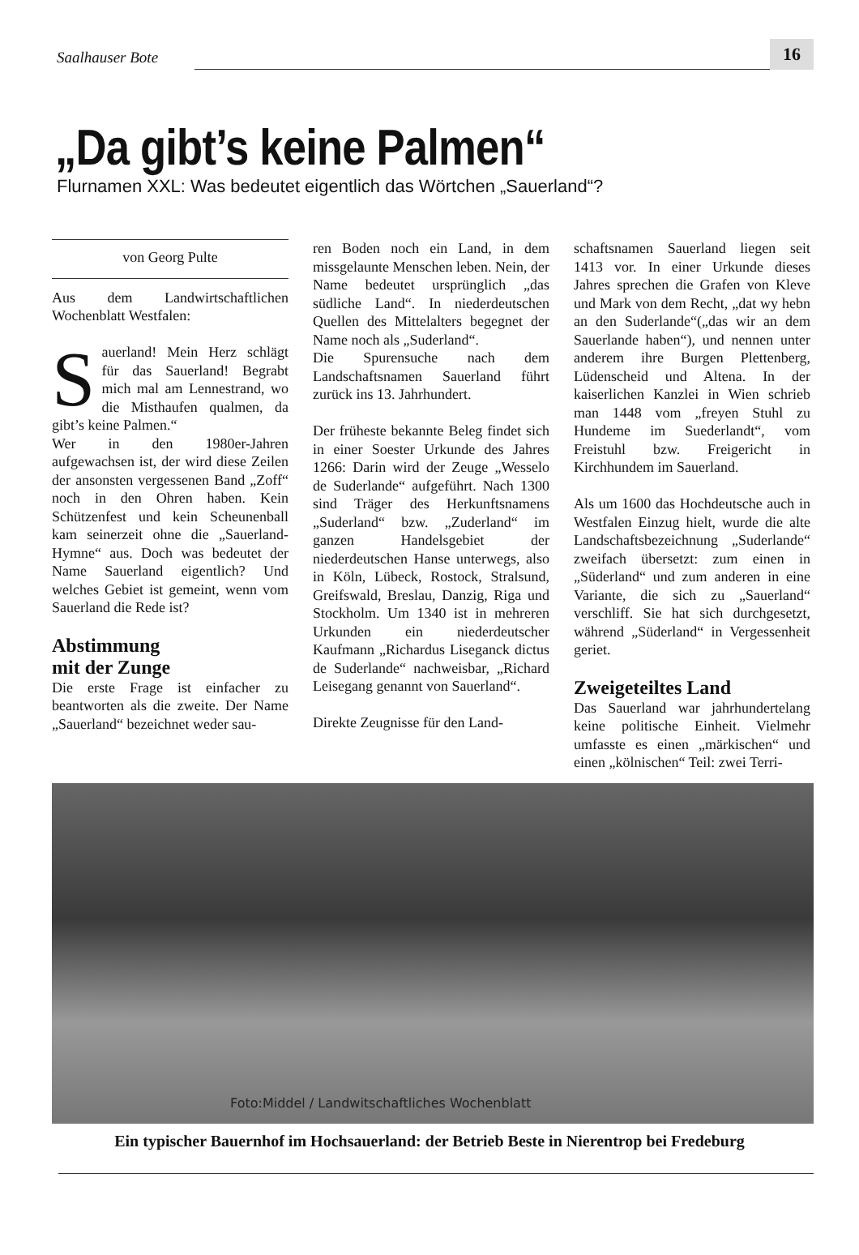Saalhauser Bote
16
„Da gibt’s keine Palmen“
Flurnamen XXL: Was bedeutet eigentlich das Wörtchen „Sauerland“?
von Georg Pulte
Aus dem Landwirtschaftlichen Wochenblatt Westfalen:
Sauerland! Mein Herz schlägt für das Sauerland! Begrabt mich mal am Lennestrand, wo die Misthaufen qualmen, da gibt’s keine Palmen.“
Wer in den 1980er-Jahren aufgewachsen ist, der wird diese Zeilen der ansonsten vergessenen Band „Zoff“ noch in den Ohren haben. Kein Schützenfest und kein Scheunenball kam seinerzeit ohne die „Sauerland-Hymne“ aus. Doch was bedeutet der Name Sauerland eigentlich? Und welches Gebiet ist gemeint, wenn vom Sauerland die Rede ist?
Abstimmung
mit der Zunge
Die erste Frage ist einfacher zu beantworten als die zweite. Der Name „Sauerland“ bezeichnet weder sau-
ren Boden noch ein Land, in dem missgelaunte Menschen leben. Nein, der Name bedeutet ursprünglich „das südliche Land“. In niederdeutschen Quellen des Mittelalters begegnet der Name noch als „Suderland“.
Die Spurensuche nach dem Landschaftsnamen Sauerland führt zurück ins 13. Jahrhundert.
Der früheste bekannte Beleg findet sich in einer Soester Urkunde des Jahres 1266: Darin wird der Zeuge „Wesselo de Suderlande“ aufgeführt. Nach 1300 sind Träger des Herkunftsnamens „Suderland“ bzw. „Zuderland“ im ganzen Handelsgebiet der niederdeutschen Hanse unterwegs, also in Köln, Lübeck, Rostock, Stralsund, Greifswald, Breslau, Danzig, Riga und Stockholm. Um 1340 ist in mehreren Urkunden ein niederdeutscher Kaufmann „Richardus Liseganck dictus de Suderlande“ nachweisbar, „Richard Leisegang genannt von Sauerland“.
Direkte Zeugnisse für den Land-
schaftsnamen Sauerland liegen seit 1413 vor. In einer Urkunde dieses Jahres sprechen die Grafen von Kleve und Mark von dem Recht, „dat wy hebn an den Suderlande“(„das wir an dem Sauerlande haben“), und nennen unter anderem ihre Burgen Plettenberg, Lüdenscheid und Altena. In der kaiserlichen Kanzlei in Wien schrieb man 1448 vom „freyen Stuhl zu Hundeme im Suederlandt“, vom Freistuhl bzw. Freigericht in Kirchhundem im Sauerland.
Als um 1600 das Hochdeutsche auch in Westfalen Einzug hielt, wurde die alte Landschaftsbezeichnung „Suderlande“ zweifach übersetzt: zum einen in „Süderland“ und zum anderen in eine Variante, die sich zu „Sauerland“ verschliff. Sie hat sich durchgesetzt, während „Süderland“ in Vergessenheit geriet.
Zweigeteiltes Land
Das Sauerland war jahrhundertelang keine politische Einheit. Vielmehr umfasste es einen „märkischen“ und einen „kölnischen“ Teil: zwei Terri-
Foto:Middel / Landwitschaftliches Wochenblatt
Ein typischer Bauernhof im Hochsauerland: der Betrieb Beste in Nierentrop bei Fredeburg